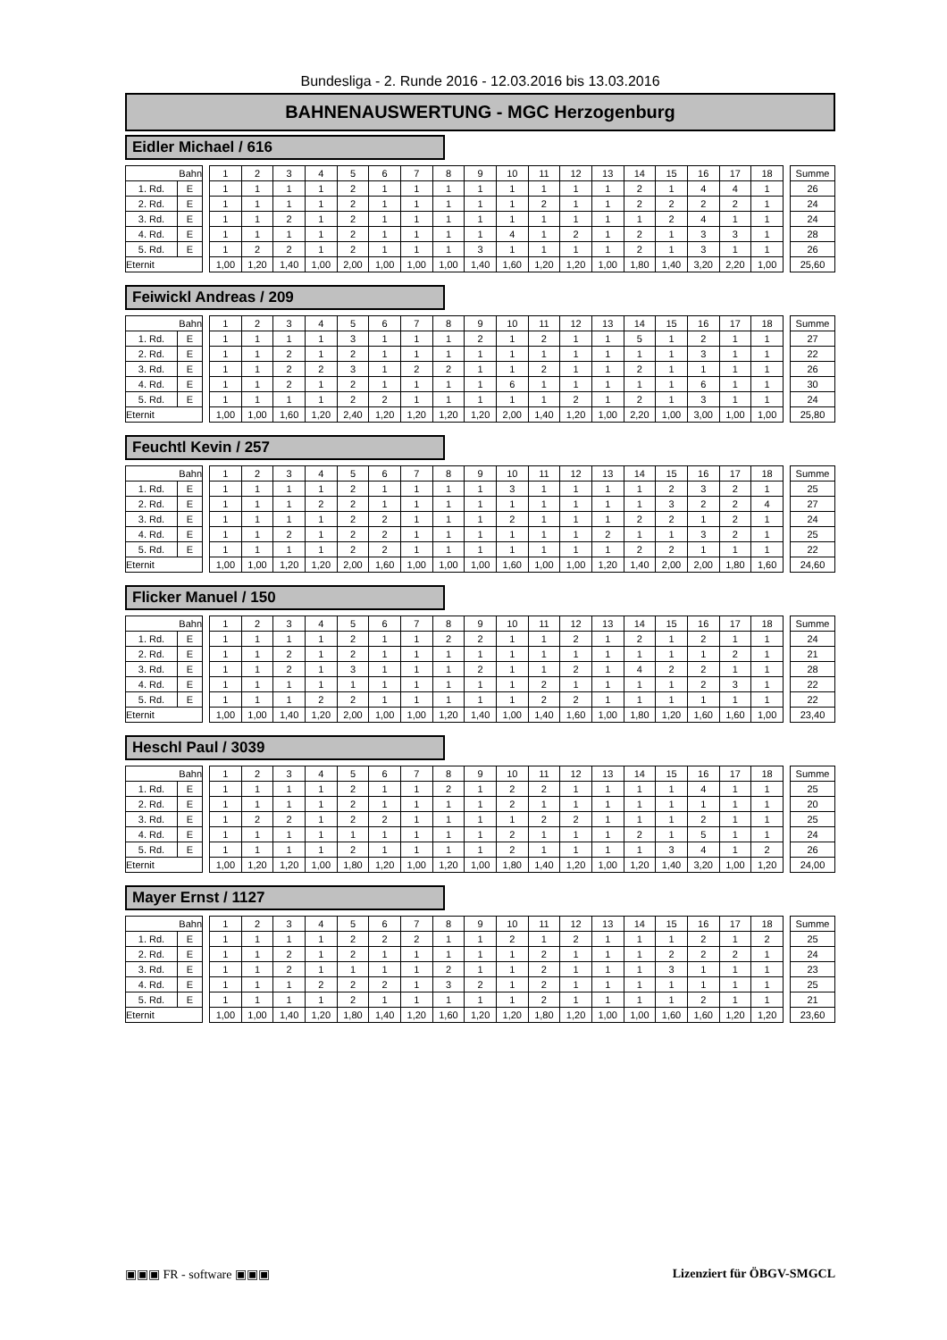Bundesliga - 2. Runde 2016 - 12.03.2016 bis 13.03.2016
BAHNENAUSWERTUNG - MGC Herzogenburg
Eidler Michael / 616
| Bahn | | | 1 | 2 | 3 | 4 | 5 | 6 | 7 | 8 | 9 | 10 | 11 | 12 | 13 | 14 | 15 | 16 | 17 | 18 | | Summe |
| 1. Rd. | E | | 1 | 1 | 1 | 1 | 2 | 1 | 1 | 1 | 1 | 1 | 1 | 1 | 1 | 2 | 1 | 4 | 4 | 1 | | 26 |
| 2. Rd. | E | | 1 | 1 | 1 | 1 | 2 | 1 | 1 | 1 | 1 | 1 | 2 | 1 | 1 | 2 | 2 | 2 | 2 | 1 | | 24 |
| 3. Rd. | E | | 1 | 1 | 2 | 1 | 2 | 1 | 1 | 1 | 1 | 1 | 1 | 1 | 1 | 1 | 2 | 4 | 1 | 1 | | 24 |
| 4. Rd. | E | | 1 | 1 | 1 | 1 | 2 | 1 | 1 | 1 | 1 | 4 | 1 | 2 | 1 | 2 | 1 | 3 | 3 | 1 | | 28 |
| 5. Rd. | E | | 1 | 2 | 2 | 1 | 2 | 1 | 1 | 1 | 3 | 1 | 1 | 1 | 1 | 2 | 1 | 3 | 1 | 1 | | 26 |
| Eternit | | | 1,00 | 1,20 | 1,40 | 1,00 | 2,00 | 1,00 | 1,00 | 1,00 | 1,40 | 1,60 | 1,20 | 1,20 | 1,00 | 1,80 | 1,40 | 3,20 | 2,20 | 1,00 | | 25,60 |
Feiwickl Andreas / 209
| Bahn | | | 1 | 2 | 3 | 4 | 5 | 6 | 7 | 8 | 9 | 10 | 11 | 12 | 13 | 14 | 15 | 16 | 17 | 18 | | Summe |
| 1. Rd. | E | | 1 | 1 | 1 | 1 | 3 | 1 | 1 | 1 | 2 | 1 | 2 | 1 | 1 | 5 | 1 | 2 | 1 | 1 | | 27 |
| 2. Rd. | E | | 1 | 1 | 2 | 1 | 2 | 1 | 1 | 1 | 1 | 1 | 1 | 1 | 1 | 1 | 1 | 3 | 1 | 1 | | 22 |
| 3. Rd. | E | | 1 | 1 | 2 | 2 | 3 | 1 | 2 | 2 | 1 | 1 | 2 | 1 | 1 | 2 | 1 | 1 | 1 | 1 | | 26 |
| 4. Rd. | E | | 1 | 1 | 2 | 1 | 2 | 1 | 1 | 1 | 1 | 6 | 1 | 1 | 1 | 1 | 1 | 6 | 1 | 1 | | 30 |
| 5. Rd. | E | | 1 | 1 | 1 | 1 | 2 | 2 | 1 | 1 | 1 | 1 | 1 | 2 | 1 | 2 | 1 | 3 | 1 | 1 | | 24 |
| Eternit | | | 1,00 | 1,00 | 1,60 | 1,20 | 2,40 | 1,20 | 1,20 | 1,20 | 1,20 | 2,00 | 1,40 | 1,20 | 1,00 | 2,20 | 1,00 | 3,00 | 1,00 | 1,00 | | 25,80 |
Feuchtl Kevin / 257
| Bahn | | | 1 | 2 | 3 | 4 | 5 | 6 | 7 | 8 | 9 | 10 | 11 | 12 | 13 | 14 | 15 | 16 | 17 | 18 | | Summe |
| 1. Rd. | E | | 1 | 1 | 1 | 1 | 2 | 1 | 1 | 1 | 1 | 3 | 1 | 1 | 1 | 1 | 2 | 3 | 2 | 1 | | 25 |
| 2. Rd. | E | | 1 | 1 | 1 | 2 | 2 | 1 | 1 | 1 | 1 | 1 | 1 | 1 | 1 | 1 | 3 | 2 | 2 | 4 | | 27 |
| 3. Rd. | E | | 1 | 1 | 1 | 1 | 2 | 2 | 1 | 1 | 1 | 2 | 1 | 1 | 1 | 2 | 2 | 1 | 2 | 1 | | 24 |
| 4. Rd. | E | | 1 | 1 | 2 | 1 | 2 | 2 | 1 | 1 | 1 | 1 | 1 | 1 | 2 | 1 | 1 | 3 | 2 | 1 | | 25 |
| 5. Rd. | E | | 1 | 1 | 1 | 1 | 2 | 2 | 1 | 1 | 1 | 1 | 1 | 1 | 1 | 2 | 2 | 1 | 1 | 1 | | 22 |
| Eternit | | | 1,00 | 1,00 | 1,20 | 1,20 | 2,00 | 1,60 | 1,00 | 1,00 | 1,00 | 1,60 | 1,00 | 1,00 | 1,20 | 1,40 | 2,00 | 2,00 | 1,80 | 1,60 | | 24,60 |
Flicker Manuel / 150
| Bahn | | | 1 | 2 | 3 | 4 | 5 | 6 | 7 | 8 | 9 | 10 | 11 | 12 | 13 | 14 | 15 | 16 | 17 | 18 | | Summe |
| 1. Rd. | E | | 1 | 1 | 1 | 1 | 2 | 1 | 1 | 2 | 2 | 1 | 1 | 2 | 1 | 2 | 1 | 2 | 1 | 1 | | 24 |
| 2. Rd. | E | | 1 | 1 | 2 | 1 | 2 | 1 | 1 | 1 | 1 | 1 | 1 | 1 | 1 | 1 | 1 | 1 | 2 | 1 | | 21 |
| 3. Rd. | E | | 1 | 1 | 2 | 1 | 3 | 1 | 1 | 1 | 2 | 1 | 1 | 2 | 1 | 4 | 2 | 2 | 1 | 1 | | 28 |
| 4. Rd. | E | | 1 | 1 | 1 | 1 | 1 | 1 | 1 | 1 | 1 | 1 | 2 | 1 | 1 | 1 | 1 | 2 | 3 | 1 | | 22 |
| 5. Rd. | E | | 1 | 1 | 1 | 2 | 2 | 1 | 1 | 1 | 1 | 1 | 2 | 2 | 1 | 1 | 1 | 1 | 1 | 1 | | 22 |
| Eternit | | | 1,00 | 1,00 | 1,40 | 1,20 | 2,00 | 1,00 | 1,00 | 1,20 | 1,40 | 1,00 | 1,40 | 1,60 | 1,00 | 1,80 | 1,20 | 1,60 | 1,60 | 1,00 | | 23,40 |
Heschl Paul / 3039
| Bahn | | | 1 | 2 | 3 | 4 | 5 | 6 | 7 | 8 | 9 | 10 | 11 | 12 | 13 | 14 | 15 | 16 | 17 | 18 | | Summe |
| 1. Rd. | E | | 1 | 1 | 1 | 1 | 2 | 1 | 1 | 2 | 1 | 2 | 2 | 1 | 1 | 1 | 1 | 4 | 1 | 1 | | 25 |
| 2. Rd. | E | | 1 | 1 | 1 | 1 | 2 | 1 | 1 | 1 | 1 | 2 | 1 | 1 | 1 | 1 | 1 | 1 | 1 | 1 | | 20 |
| 3. Rd. | E | | 1 | 2 | 2 | 1 | 2 | 2 | 1 | 1 | 1 | 1 | 2 | 2 | 1 | 1 | 1 | 2 | 1 | 1 | | 25 |
| 4. Rd. | E | | 1 | 1 | 1 | 1 | 1 | 1 | 1 | 1 | 1 | 2 | 1 | 1 | 1 | 2 | 1 | 5 | 1 | 1 | | 24 |
| 5. Rd. | E | | 1 | 1 | 1 | 1 | 2 | 1 | 1 | 1 | 1 | 2 | 1 | 1 | 1 | 1 | 3 | 4 | 1 | 2 | | 26 |
| Eternit | | | 1,00 | 1,20 | 1,20 | 1,00 | 1,80 | 1,20 | 1,00 | 1,20 | 1,00 | 1,80 | 1,40 | 1,20 | 1,00 | 1,20 | 1,40 | 3,20 | 1,00 | 1,20 | | 24,00 |
Mayer Ernst / 1127
| Bahn | | | 1 | 2 | 3 | 4 | 5 | 6 | 7 | 8 | 9 | 10 | 11 | 12 | 13 | 14 | 15 | 16 | 17 | 18 | | Summe |
| 1. Rd. | E | | 1 | 1 | 1 | 1 | 2 | 2 | 2 | 1 | 1 | 2 | 1 | 2 | 1 | 1 | 1 | 2 | 1 | 2 | | 25 |
| 2. Rd. | E | | 1 | 1 | 2 | 1 | 2 | 1 | 1 | 1 | 1 | 1 | 2 | 1 | 1 | 1 | 2 | 2 | 2 | 1 | | 24 |
| 3. Rd. | E | | 1 | 1 | 2 | 1 | 1 | 1 | 1 | 2 | 1 | 1 | 2 | 1 | 1 | 1 | 3 | 1 | 1 | 1 | | 23 |
| 4. Rd. | E | | 1 | 1 | 1 | 2 | 2 | 2 | 1 | 3 | 2 | 1 | 2 | 1 | 1 | 1 | 1 | 1 | 1 | 1 | | 25 |
| 5. Rd. | E | | 1 | 1 | 1 | 1 | 2 | 1 | 1 | 1 | 1 | 1 | 2 | 1 | 1 | 1 | 1 | 2 | 1 | 1 | | 21 |
| Eternit | | | 1,00 | 1,00 | 1,40 | 1,20 | 1,80 | 1,40 | 1,20 | 1,60 | 1,20 | 1,20 | 1,80 | 1,20 | 1,00 | 1,00 | 1,60 | 1,60 | 1,20 | 1,20 | | 23,60 |
▣▣▣ FR - software ▣▣▣ Lizenziert für ÖBGV-SMGCL